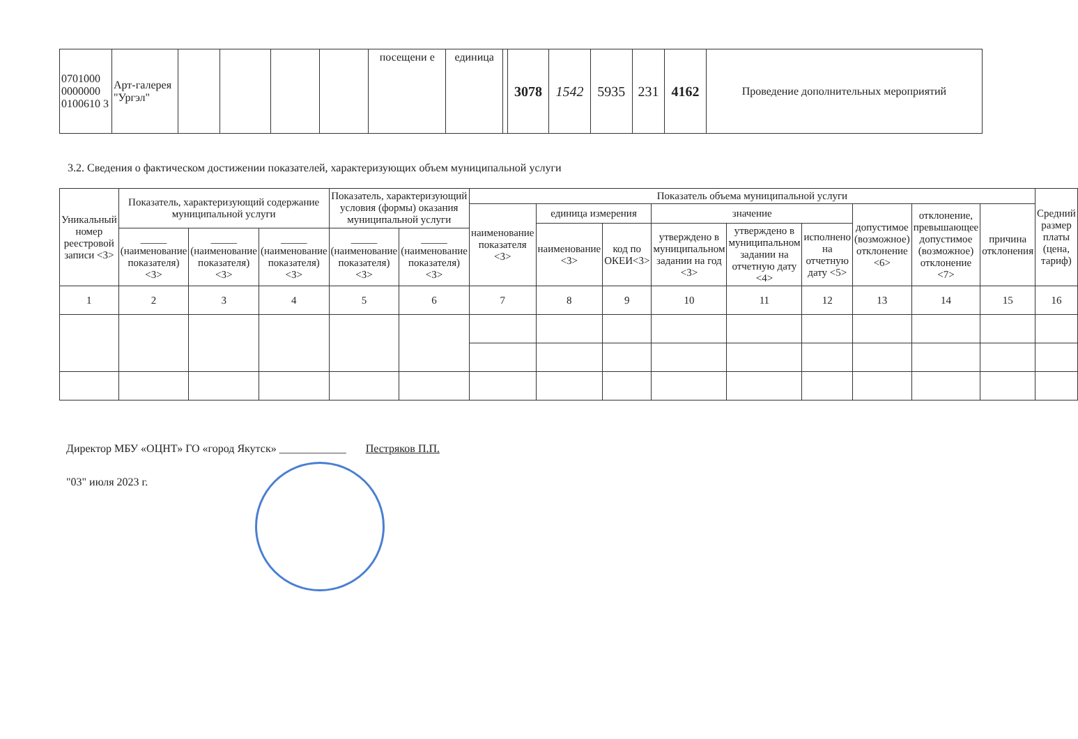| 0701000 0000000 0100610 3 | Арт-галерея "Ургэл" | | | | | посещени е | единица | | 3078 | 1542 | 5935 | 231 | 4162 | Проведение дополнительных мероприятий |
3.2. Сведения о фактическом достижении показателей, характеризующих объем муниципальной услуги
| Уникальный номер реестровой записи <3> | Показатель, характеризующий содержание муниципальной услуги | | | Показатель, характеризующий условия (формы) оказания муниципальной услуги | | Показатель объема муниципальной услуги | | | | | | | | | Средний размер платы (цена, тариф) |
| --- | --- | --- | --- | --- | --- | --- | --- | --- | --- | --- | --- | --- | --- | --- | --- |
| | | | | | | наименование показателя <3> | единица измерения | | значение | | | допустимое (возможное) отклонение <6> | отклонение, превышающее допустимое (возможное) отклонение <7> | причина отклонения | |
| | | | | | | | наименование <3> | код по ОКЕИ<3> | утверждено в муниципальном задании на год <3> | утверждено в муниципальном задании на отчетную дату <4> | исполнено на отчетную дату <5> | | | | |
| | _____ (наименование показателя) <3> | _____ (наименование показателя) <3> | _____ (наименование показателя) <3> | _____ (наименование показателя) <3> | _____ (наименование показателя) <3> | | | | | | | | | | |
| 1 | 2 | 3 | 4 | 5 | 6 | 7 | 8 | 9 | 10 | 11 | 12 | 13 | 14 | 15 | 16 |
Директор МБУ «ОЦНТ» ГО «город Якутск» ____________ Пестряков П.П.
"03" июля 2023 г.